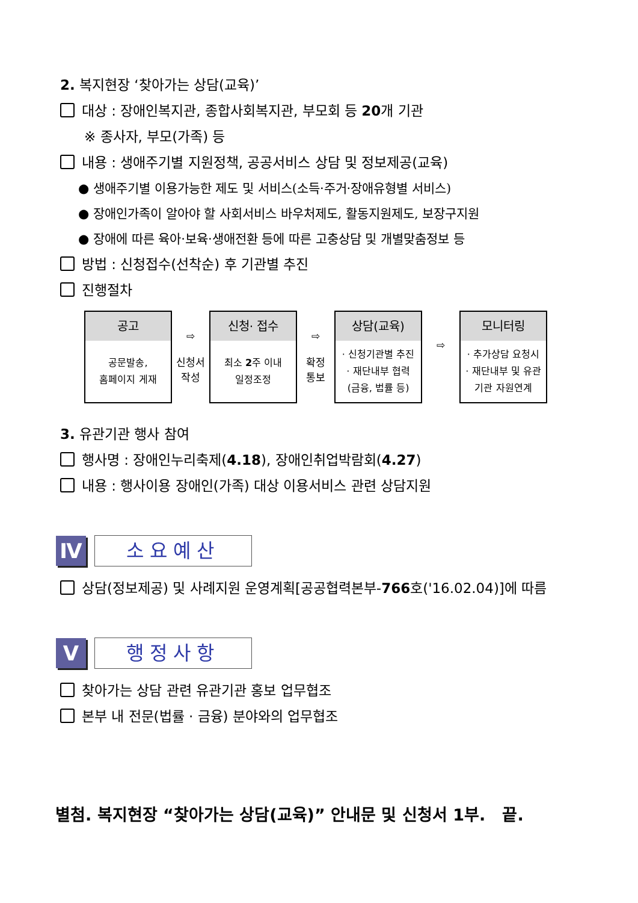2. 복지현장 ‘찾아가는 상담(교육)’
대상 : 장애인복지관, 종합사회복지관, 부모회 등 20개 기관
※ 종사자, 부모(가족) 등
내용 : 생애주기별 지원정책, 공공서비스 상담 및 정보제공(교육)
● 생애주기별 이용가능한 제도 및 서비스(소득·주거·장애유형별 서비스)
● 장애인가족이 알아야 할 사회서비스 바우처제도, 활동지원제도, 보장구지원
● 장애에 따른 육아·보육·생애전환 등에 따른 고충상담 및 개별맞춤정보 등
방법 : 신청접수(선착순) 후 기관별 추진
진행절차
| 공고 공문발송, 홈페이지 게재 | ⇨ 신청서 작성 | 신청· 접수 최소 2 주 이내 일정조정 | ⇨ 확정 통보 | 상담(교육) · 신청기관별 추진 · 재단내부 협력 (금융, 법률 등) | ⇨ | 모니터링 · 추가상담 요청시 · 재단내부 및 유관 기관 자원연계 |
3. 유관기관 행사 참여
행사명 : 장애인누리축제(4.18), 장애인취업박람회(4.27)
내용 : 행사이용 장애인(가족) 대상 이용서비스 관련 상담지원
Ⅳ 소요예산
상담(정보제공) 및 사례지원 운영계획[공공협력본부-766호('16.02.04)]에 따름
Ⅴ 행정사항
찾아가는 상담 관련 유관기관 홍보 업무협조
본부 내 전문(법률 · 금융) 분야와의 업무협조
별첨. 복지현장 “찾아가는 상담(교육)” 안내문 및 신청서 1부. 끝.